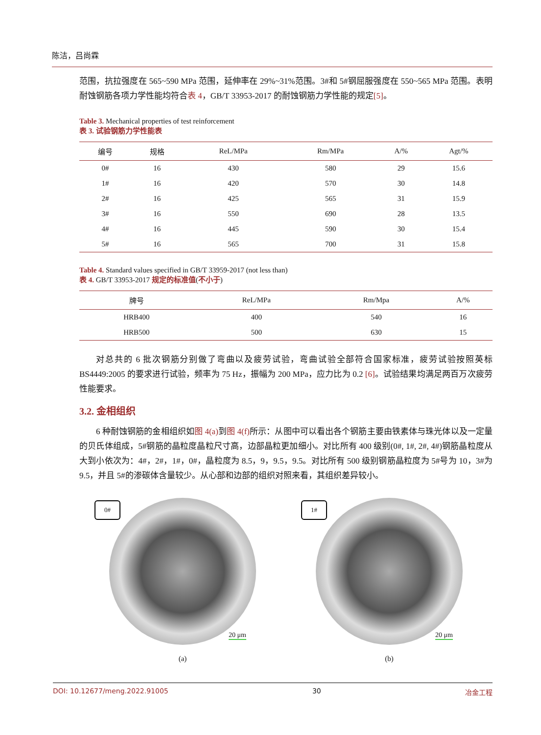陈洁，吕尚霖
范围，抗拉强度在 565~590 MPa 范围，延伸率在 29%~31%范围。3#和 5#钢屈服强度在 550~565 MPa 范围。表明耐蚀钢筋各项力学性能均符合表 4，GB/T 33953-2017 的耐蚀钢筋力学性能的规定[5]。
Table 3. Mechanical properties of test reinforcement
表 3. 试验钢筋力学性能表
| 编号 | 规格 | ReL/MPa | Rm/MPa | A/% | Agt/% |
| --- | --- | --- | --- | --- | --- |
| 0# | 16 | 430 | 580 | 29 | 15.6 |
| 1# | 16 | 420 | 570 | 30 | 14.8 |
| 2# | 16 | 425 | 565 | 31 | 15.9 |
| 3# | 16 | 550 | 690 | 28 | 13.5 |
| 4# | 16 | 445 | 590 | 30 | 15.4 |
| 5# | 16 | 565 | 700 | 31 | 15.8 |
Table 4. Standard values specified in GB/T 33959-2017 (not less than)
表 4. GB/T 33953-2017 规定的标准值(不小于)
| 牌号 | ReL/MPa | Rm/Mpa | A/% |
| --- | --- | --- | --- |
| HRB400 | 400 | 540 | 16 |
| HRB500 | 500 | 630 | 15 |
对总共的 6 批次钢筋分别做了弯曲以及疲劳试验，弯曲试验全部符合国家标准，疲劳试验按照英标 BS4449:2005 的要求进行试验，频率为 75 Hz，振幅为 200 MPa，应力比为 0.2 [6]。试验结果均满足两百万次疲劳性能要求。
3.2. 金相组织
6 种耐蚀钢筋的金相组织如图 4(a) 到图 4(f) 所示：从图中可以看出各个钢筋主要由铁素体与珠光体以及一定量的贝氏体组成，5#钢筋的晶粒度晶粒尺寸高，边部晶粒更加细小。对比所有 400 级别(0#, 1#, 2#, 4#)钢筋晶粒度从大到小依次为：4#，2#，1#，0#，晶粒度为 8.5，9，9.5，9.5。对比所有 500 级别钢筋晶粒度为 5#号为 10，3#为 9.5，并且 5#的渗碳体含量较少。从心部和边部的组织对照来看，其组织差异较小。
0#
20 μm
(a)
1#
20 μm
(b)
DOI: 10.12677/meng.2022.91005 30 冶金工程